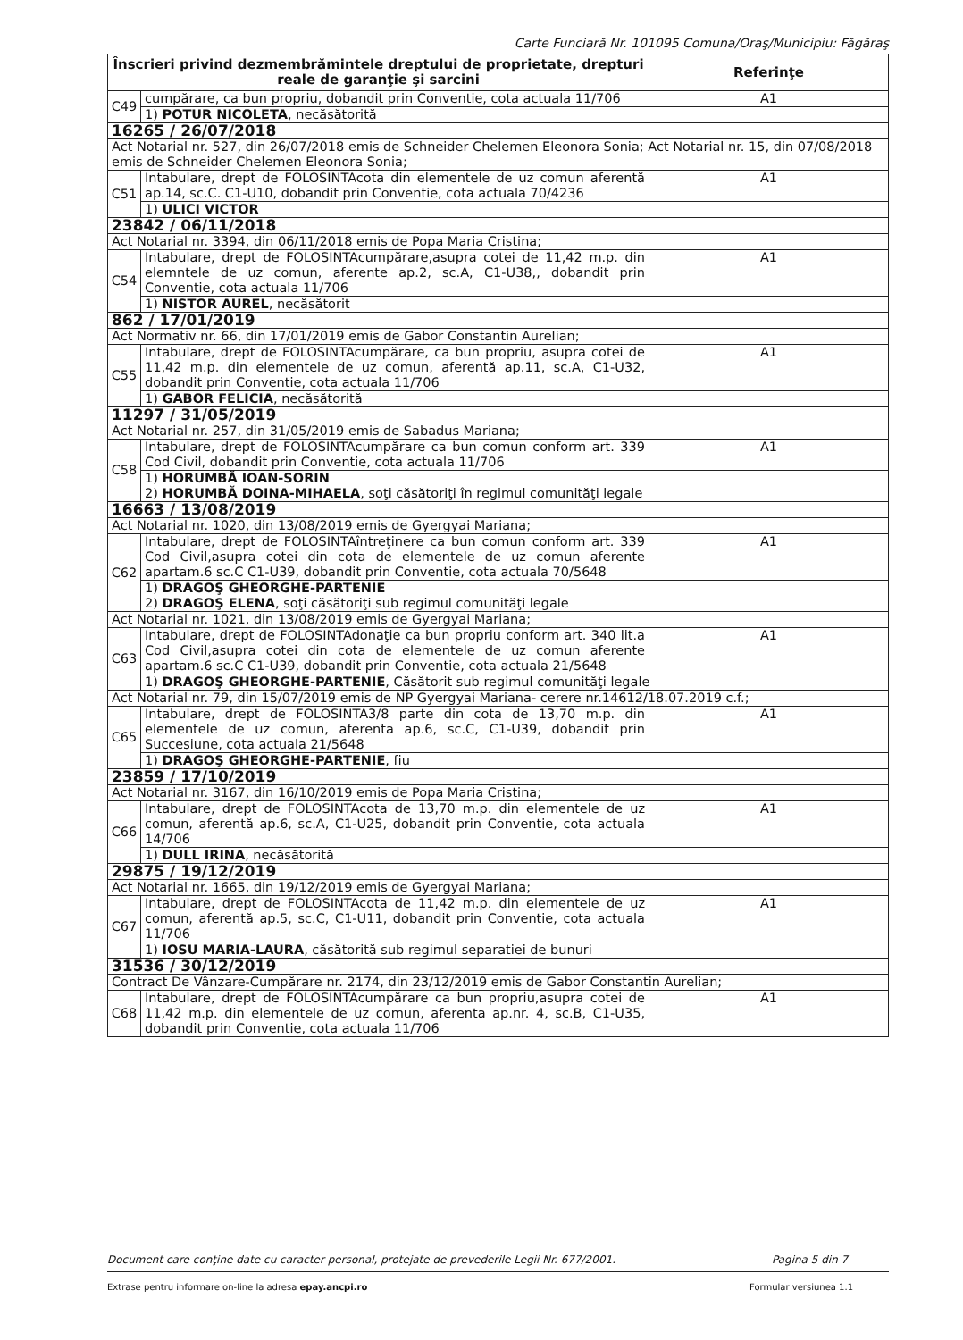Carte Funciară Nr. 101095 Comuna/Oraş/Municipiu: Făgăraş
| Înscrieri privind dezmembrămintele dreptului de proprietate, drepturi reale de garanţie şi sarcini | | Referinţe |
| --- | --- | --- |
| C49 | cumpărare, ca bun propriu, dobandit prin Conventie, cota actuala 11/706 | A1 |
| | 1) POTUR NICOLETA , necăsătorită | |
| 16265 / 26/07/2018 | | |
| Act Notarial nr. 527, din 26/07/2018 emis de Schneider Chelemen Eleonora Sonia; Act Notarial nr. 15, din 07/08/2018 emis de Schneider Chelemen Eleonora Sonia; | | |
| C51 | Intabulare, drept de FOLOSINTAcota din elementele de uz comun aferentă ap.14, sc.C. C1-U10, dobandit prin Conventie, cota actuala 70/4236 | A1 |
| | 1) ULICI VICTOR | |
| 23842 / 06/11/2018 | | |
| Act Notarial nr. 3394, din 06/11/2018 emis de Popa Maria Cristina; | | |
| C54 | Intabulare, drept de FOLOSINTAcumpărare,asupra cotei de 11,42 m.p. din elemntele de uz comun, aferente ap.2, sc.A, C1-U38,, dobandit prin Conventie, cota actuala 11/706 | A1 |
| | 1) NISTOR AUREL , necăsătorit | |
| 862 / 17/01/2019 | | |
| Act Normativ nr. 66, din 17/01/2019 emis de Gabor Constantin Aurelian; | | |
| C55 | Intabulare, drept de FOLOSINTAcumpărare, ca bun propriu, asupra cotei de 11,42 m.p. din elementele de uz comun, aferentă ap.11, sc.A, C1-U32, dobandit prin Conventie, cota actuala 11/706 | A1 |
| | 1) GABOR FELICIA , necăsătorită | |
| 11297 / 31/05/2019 | | |
| Act Notarial nr. 257, din 31/05/2019 emis de Sabadus Mariana; | | |
| C58 | Intabulare, drept de FOLOSINTAcumpărare ca bun comun conform art. 339 Cod Civil, dobandit prin Conventie, cota actuala 11/706 | A1 |
| | 1) HORUMBĂ IOAN-SORIN 2) HORUMBĂ DOINA-MIHAELA , soţi căsătoriţi în regimul comunităţi legale | |
| 16663 / 13/08/2019 | | |
| Act Notarial nr. 1020, din 13/08/2019 emis de Gyergyai Mariana; | | |
| C62 | Intabulare, drept de FOLOSINTAîntreţinere ca bun comun conform art. 339 Cod Civil,asupra cotei din cota de elementele de uz comun aferente apartam.6 sc.C C1-U39, dobandit prin Conventie, cota actuala 70/5648 | A1 |
| | 1) DRAGOŞ GHEORGHE-PARTENIE 2) DRAGOŞ ELENA , soţi căsătoriţi sub regimul comunităţi legale | |
| Act Notarial nr. 1021, din 13/08/2019 emis de Gyergyai Mariana; | | |
| C63 | Intabulare, drept de FOLOSINTAdonaţie ca bun propriu conform art. 340 lit.a Cod Civil,asupra cotei din cota de elementele de uz comun aferente apartam.6 sc.C C1-U39, dobandit prin Conventie, cota actuala 21/5648 | A1 |
| | 1) DRAGOŞ GHEORGHE-PARTENIE , Căsătorit sub regimul comunităţi legale | |
| Act Notarial nr. 79, din 15/07/2019 emis de NP Gyergyai Mariana- cerere nr.14612/18.07.2019 c.f.; | | |
| C65 | Intabulare, drept de FOLOSINTA3/8 parte din cota de 13,70 m.p. din elementele de uz comun, aferenta ap.6, sc.C, C1-U39, dobandit prin Succesiune, cota actuala 21/5648 | A1 |
| | 1) DRAGOŞ GHEORGHE-PARTENIE , fiu | |
| 23859 / 17/10/2019 | | |
| Act Notarial nr. 3167, din 16/10/2019 emis de Popa Maria Cristina; | | |
| C66 | Intabulare, drept de FOLOSINTAcota de 13,70 m.p. din elementele de uz comun, aferentă ap.6, sc.A, C1-U25, dobandit prin Conventie, cota actuala 14/706 | A1 |
| | 1) DULL IRINA , necăsătorită | |
| 29875 / 19/12/2019 | | |
| Act Notarial nr. 1665, din 19/12/2019 emis de Gyergyai Mariana; | | |
| C67 | Intabulare, drept de FOLOSINTAcota de 11,42 m.p. din elementele de uz comun, aferentă ap.5, sc.C, C1-U11, dobandit prin Conventie, cota actuala 11/706 | A1 |
| | 1) IOSU MARIA-LAURA , căsătorită sub regimul separatiei de bunuri | |
| 31536 / 30/12/2019 | | |
| Contract De Vânzare-Cumpărare nr. 2174, din 23/12/2019 emis de Gabor Constantin Aurelian; | | |
| C68 | Intabulare, drept de FOLOSINTAcumpărare ca bun propriu,asupra cotei de 11,42 m.p. din elementele de uz comun, aferenta ap.nr. 4, sc.B, C1-U35, dobandit prin Conventie, cota actuala 11/706 | A1 |
Document care conţine date cu caracter personal, protejate de prevederile Legii Nr. 677/2001. Pagina 5 din 7
Extrase pentru informare on-line la adresa epay.ancpi.ro Formular versiunea 1.1